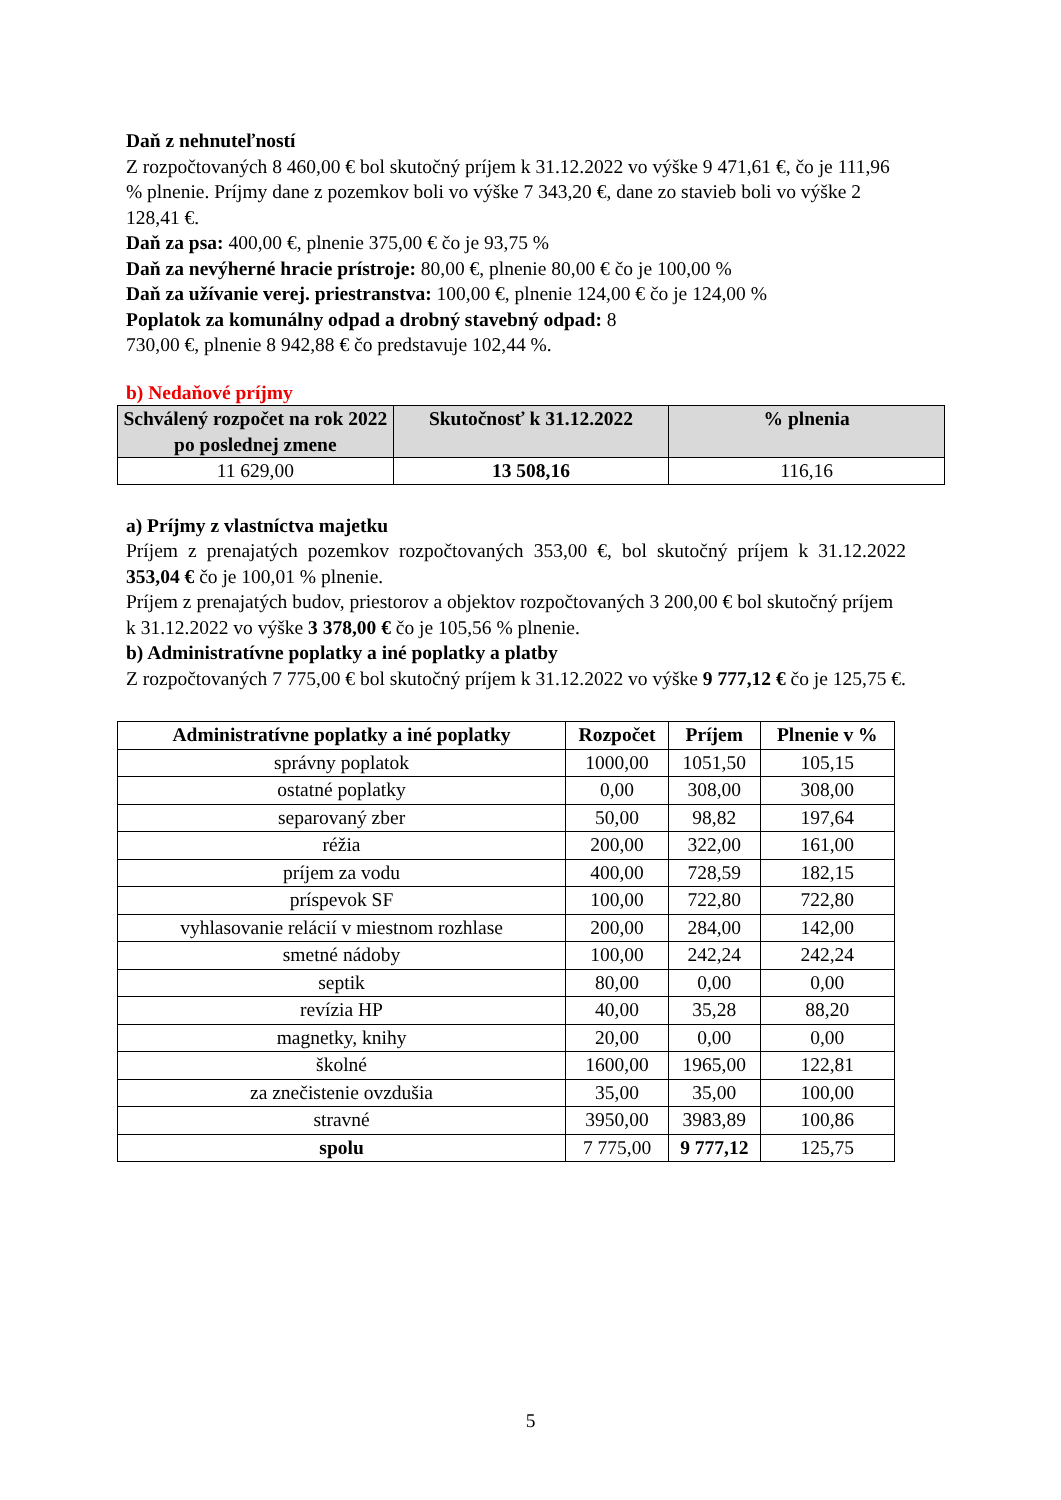Daň z nehnuteľností
Z rozpočtovaných 8 460,00 € bol skutočný príjem k 31.12.2022 vo výške 9 471,61 €, čo je 111,96 % plnenie. Príjmy dane z pozemkov boli vo výške 7 343,20 €, dane zo stavieb boli vo výške 2 128,41 €.
Daň za psa: 400,00 €, plnenie 375,00 € čo je 93,75 %
Daň za nevýherné hracie prístroje: 80,00 €, plnenie 80,00 € čo je 100,00 %
Daň za užívanie verej. priestranstva: 100,00 €, plnenie 124,00 € čo je 124,00 %
Poplatok za komunálny odpad a drobný stavebný odpad: 8
730,00 €, plnenie 8 942,88 € čo predstavuje 102,44 %.
b) Nedaňové príjmy
| Schválený rozpočet na rok 2022 po poslednej zmene | Skutočnosť k 31.12.2022 | % plnenia |
| --- | --- | --- |
| 11 629,00 | 13 508,16 | 116,16 |
a) Príjmy z vlastníctva majetku
Príjem z prenajatých pozemkov rozpočtovaných 353,00 €, bol skutočný príjem k 31.12.2022 353,04 € čo je 100,01 % plnenie.
Príjem z prenajatých budov, priestorov a objektov rozpočtovaných 3 200,00 € bol skutočný príjem k 31.12.2022 vo výške 3 378,00 € čo je 105,56 % plnenie.
b) Administratívne poplatky a iné poplatky a platby
Z rozpočtovaných 7 775,00 € bol skutočný príjem k 31.12.2022 vo výške 9 777,12 € čo je 125,75 €.
| Administratívne poplatky a iné poplatky | Rozpočet | Príjem | Plnenie v % |
| --- | --- | --- | --- |
| správny poplatok | 1000,00 | 1051,50 | 105,15 |
| ostatné poplatky | 0,00 | 308,00 | 308,00 |
| separovaný zber | 50,00 | 98,82 | 197,64 |
| réžia | 200,00 | 322,00 | 161,00 |
| príjem za vodu | 400,00 | 728,59 | 182,15 |
| príspevok SF | 100,00 | 722,80 | 722,80 |
| vyhlasovanie relácií v miestnom rozhlase | 200,00 | 284,00 | 142,00 |
| smetné nádoby | 100,00 | 242,24 | 242,24 |
| septik | 80,00 | 0,00 | 0,00 |
| revízia HP | 40,00 | 35,28 | 88,20 |
| magnetky, knihy | 20,00 | 0,00 | 0,00 |
| školné | 1600,00 | 1965,00 | 122,81 |
| za znečistenie ovzdušia | 35,00 | 35,00 | 100,00 |
| stravné | 3950,00 | 3983,89 | 100,86 |
| spolu | 7 775,00 | 9 777,12 | 125,75 |
5